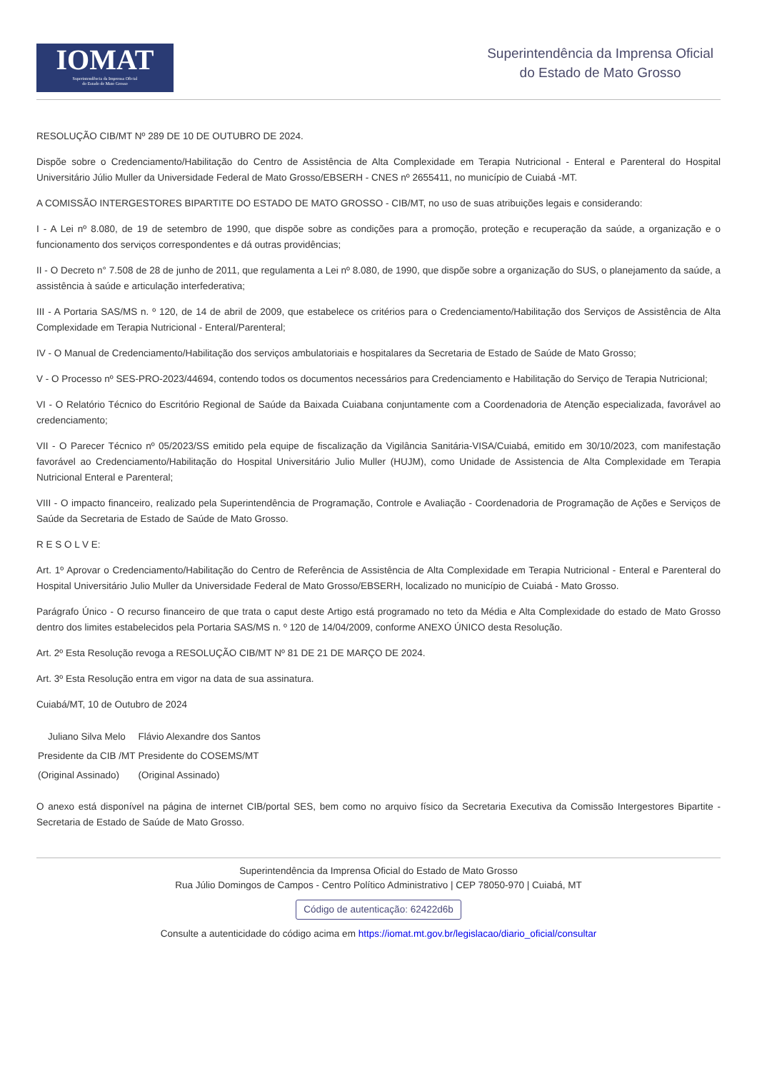IOMAT
Superintendência da Imprensa Oficial
do Estado de Mato Grosso
Superintendência da Imprensa Oficial
do Estado de Mato Grosso
RESOLUÇÃO CIB/MT Nº 289 DE 10 DE OUTUBRO DE 2024.
Dispõe sobre o Credenciamento/Habilitação do Centro de Assistência de Alta Complexidade em Terapia Nutricional - Enteral e Parenteral do Hospital Universitário Júlio Muller da Universidade Federal de Mato Grosso/EBSERH - CNES nº 2655411, no município de Cuiabá -MT.
A COMISSÃO INTERGESTORES BIPARTITE DO ESTADO DE MATO GROSSO - CIB/MT, no uso de suas atribuições legais e considerando:
I - A Lei nº 8.080, de 19 de setembro de 1990, que dispõe sobre as condições para a promoção, proteção e recuperação da saúde, a organização e o funcionamento dos serviços correspondentes e dá outras providências;
II - O Decreto n° 7.508 de 28 de junho de 2011, que regulamenta a Lei nº 8.080, de 1990, que dispõe sobre a organização do SUS, o planejamento da saúde, a assistência à saúde e articulação interfederativa;
III - A Portaria SAS/MS n. º 120, de 14 de abril de 2009, que estabelece os critérios para o Credenciamento/Habilitação dos Serviços de Assistência de Alta Complexidade em Terapia Nutricional - Enteral/Parenteral;
IV - O Manual de Credenciamento/Habilitação dos serviços ambulatoriais e hospitalares da Secretaria de Estado de Saúde de Mato Grosso;
V - O Processo nº SES-PRO-2023/44694, contendo todos os documentos necessários para Credenciamento e Habilitação do Serviço de Terapia Nutricional;
VI - O Relatório Técnico do Escritório Regional de Saúde da Baixada Cuiabana conjuntamente com a Coordenadoria de Atenção especializada, favorável ao credenciamento;
VII - O Parecer Técnico nº 05/2023/SS emitido pela equipe de fiscalização da Vigilância Sanitária-VISA/Cuiabá, emitido em 30/10/2023, com manifestação favorável ao Credenciamento/Habilitação do Hospital Universitário Julio Muller (HUJM), como Unidade de Assistencia de Alta Complexidade em Terapia Nutricional Enteral e Parenteral;
VIII - O impacto financeiro, realizado pela Superintendência de Programação, Controle e Avaliação - Coordenadoria de Programação de Ações e Serviços de Saúde da Secretaria de Estado de Saúde de Mato Grosso.
R E S O L V E:
Art. 1º Aprovar o Credenciamento/Habilitação do Centro de Referência de Assistência de Alta Complexidade em Terapia Nutricional - Enteral e Parenteral do Hospital Universitário Julio Muller da Universidade Federal de Mato Grosso/EBSERH, localizado no município de Cuiabá - Mato Grosso.
Parágrafo Único - O recurso financeiro de que trata o caput deste Artigo está programado no teto da Média e Alta Complexidade do estado de Mato Grosso dentro dos limites estabelecidos pela Portaria SAS/MS n. º 120 de 14/04/2009, conforme ANEXO ÚNICO desta Resolução.
Art. 2º Esta Resolução revoga a RESOLUÇÃO CIB/MT Nº 81 DE 21 DE MARÇO DE 2024.
Art. 3º Esta Resolução entra em vigor na data de sua assinatura.
Cuiabá/MT, 10 de Outubro de 2024
| Juliano Silva Melo | Flávio Alexandre dos Santos |
| Presidente da CIB /MT | Presidente do COSEMS/MT |
| (Original Assinado) | (Original Assinado) |
O anexo está disponível na página de internet CIB/portal SES, bem como no arquivo físico da Secretaria Executiva da Comissão Intergestores Bipartite - Secretaria de Estado de Saúde de Mato Grosso.
Superintendência da Imprensa Oficial do Estado de Mato Grosso
Rua Júlio Domingos de Campos - Centro Político Administrativo | CEP 78050-970 | Cuiabá, MT
Código de autenticação: 62422d6b
Consulte a autenticidade do código acima em https://iomat.mt.gov.br/legislacao/diario_oficial/consultar